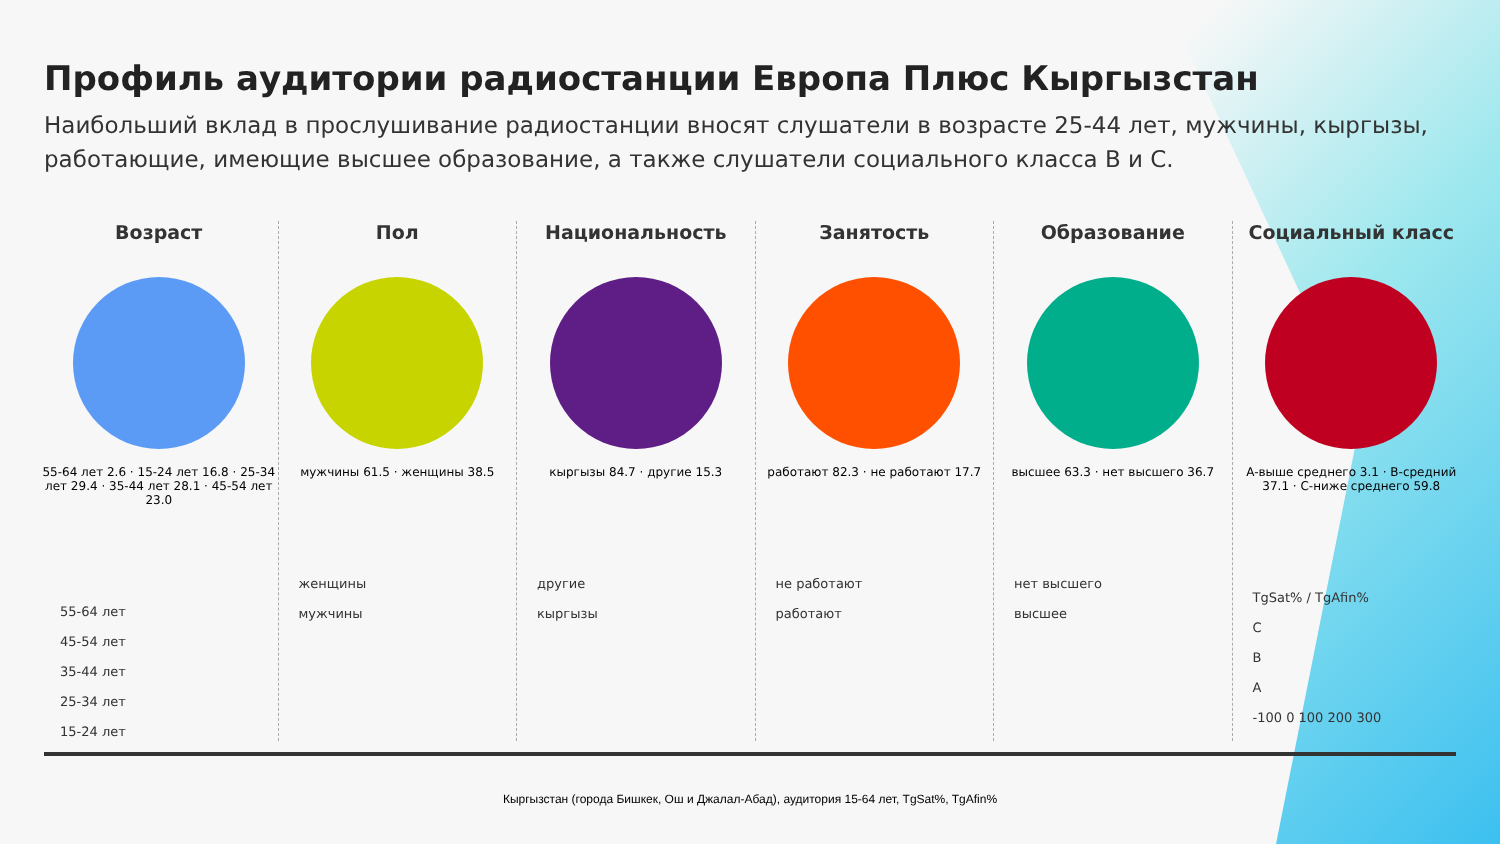Профиль аудитории радиостанции Европа Плюс Кыргызстан
Наибольший вклад в прослушивание радиостанции вносят слушатели в возрасте 25-44 лет, мужчины, кыргызы, работающие, имеющие высшее образование, а также слушатели социального класса B и C.
Возраст
55-64 лет 2.6 · 15-24 лет 16.8 · 25-34 лет 29.4 · 35-44 лет 28.1 · 45-54 лет 23.0
55-64 лет
45-54 лет
35-44 лет
25-34 лет
15-24 лет
Пол
мужчины 61.5 · женщины 38.5
женщины
мужчины
Национальность
кыргызы 84.7 · другие 15.3
другие
кыргызы
Занятость
работают 82.3 · не работают 17.7
не работают
работают
Образование
высшее 63.3 · нет высшего 36.7
нет высшего
высшее
Социальный класс
A-выше среднего 3.1 · B-средний 37.1 · C-ниже среднего 59.8
TgSat% / TgAfin%
C
B
A
-100 0 100 200 300
Кыргызстан (города Бишкек, Ош и Джалал-Абад), аудитория 15-64 лет, TgSat%, TgAfin%